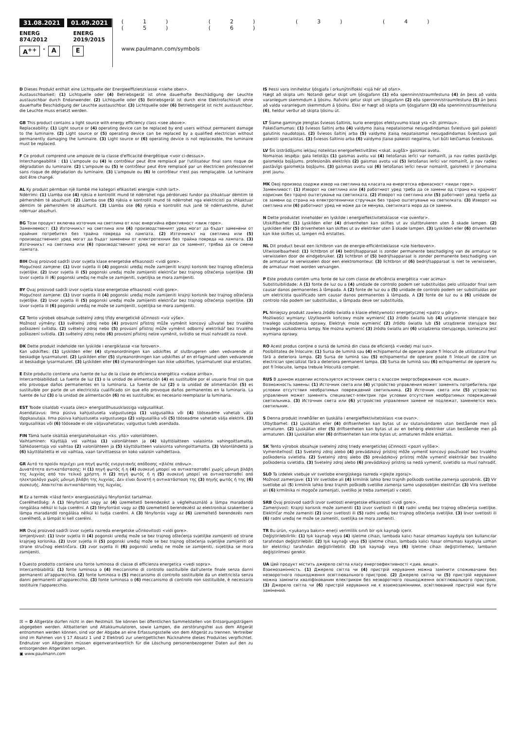31.08.2021 01.09.2021
ENERG 874/2012 ENERG 2019/2015
A<sup>++</sup> - A E
(1) (2) (3) (4) (5) (6)
www.paulmann.com/symbols
D Dieses Produkt enthält eine Lichtquelle der Energieeffizienzklasse <siehe oben>.
Austauschbarkeit: (1) Lichtquelle oder (4) Betriebsgerät ist ohne dauerhafte Beschädigung der Leuchte austauschbar durch Endanwender. (2) Lichtquelle oder (5) Betriebsgerät ist durch eine Elektrofachkraft ohne dauerhafte Beschädigung der Leuchte austauschbar. (3) Lichtquelle oder (6) Betriebsgerät ist nicht austauschbar, die Leuchte muss ersetzt werden.
GB This product contains a light source with energy efficiency class <see above>.
Replaceability: (1) Light source or (4) operating device can be replaced by end users without permanent damage to the luminaire. (2) Light source or (5) operating device can be replaced by a qualified electrician without permanently damaging the luminaire. (3) Light source or (6) operating device is not replaceable, the luminaire must be replaced.
F Ce produit comprend une ampoule de la classe d'efficacité énergétique <voir ci-dessus>.
Interchangeabilité : (1) L'ampoule ou (4) le contrôleur peut être remplacé par l'utilisateur final sans risque de dégradation du luminaire. (2) L'ampoule ou (5) le contrôleur peut être remplacé par un électricien professionnel sans risque de dégradation du luminaire. (3) L'ampoule ou (6) le contrôleur n'est pas remplaçable. Le luminaire doit être changé.
AL Ky produkt përmban një llambë me kategori efikasiteti energjie <shih lart>.
Ndërrimi: (1) Llamba ose (4) njësia e kontrollit mund të ndërrohet nga përdoruesi fundor pa shkaktuar dëmtim të përhershëm të abazhurit. (2) Llamba ose (5) njësia e kontrollit mund të ndërrohet nga elektricisti pa shkaktuar dëmtim të përhershëm të abazhurit. (3) Llamba ose (6) njësia e kontrollit nuk janë të ndërrueshme, duhet ndërruar abazhuri.
BG Този продукт включва източник на светлина от клас енергийна ефективност <виж горе>.
Заменяемост: (1) Източникът на светлина или (4) производственият уред могат да бъдат заменени от крайния потребител без трайна повреда на лампата. (2) Източникът на светлина или (5) производственият уред могат да бъдат заменени от електротехник без трайна повреда на лампата. (3) Източникът на светлина или (6) производственият уред не могат да се заменят, трябва да се смени лампата.
BIH Ovaj proizvod sadrži izvor svjetla klase energetske efikasnosti <vidi gore>.
Mogućnost zamjene: (1) Izvor svjetla ili (4) pogonski uređaj može zamijeniti krajnji korisnik bez trajnog oštećenja svjetiljke. (2) Izvor svjetla ili (5) pogonski uređaj može zamijeniti električar bez trajnog oštećenja svjetiljke. (3) Izvor svjetla ili (6) pogonski uređaj ne može se zamijeniti, svjetiljka se mora zamijeniti.
BY Ovaj proizvod sadrži izvor svjetla klase energetske efikasnosti <vidi gore>.
Mogućnost zamjene: (1) Izvor svjetla ili (4) pogonski uređaj može zamijeniti krajnji korisnik bez trajnog oštećenja svjetiljke. (2) Izvor svjetla ili (5) pogonski uređaj može zamijeniti električar bez trajnog oštećenja svjetiljke. (3) Izvor svjetla ili (6) pogonski uređaj ne može se zamijeniti, svjetiljka se mora zamijeniti.
CZ Tento výrobek obsahuje světelný zdroj třídy energetické účinnosti <viz výše>.
Možnost výměny: (1) světelný zdroj nebo (4) provozní přístroj může vyměnit koncový uživatel bez trvalého poškození svítidla. (2) světelný zdroj nebo (5) provozní přístroj může vyměnit odborný elektrikář bez trvalého poškození svítidla. (3) světelný zdroj nebo (6) provozní přístroj nelze vyměnit, svítidlo se musí nahradit za nové.
DK Dette produkt indeholde ren lyskilde i energiklasse <se foroven>.
Kan udskiftes: (1) Lyskilden eller (4) styreanordningen kan udskiftes af slutbrugeren uden vedvarende at beskadige lysarmaturet. (2) Lyskilden eller (5) styreanordningen kan udskiftes af en el-fagmand uden vedvarende at beskadige lysarmaturet. (3) Lyskilden eller (6) styreanordningen kan ikke udskiftes, lysarmaturet skal erstattes.
E Este producto contiene una fuente de luz de la clase de eficiencia energética <véase arriba>.
Intercambiabilidad: La fuente de luz (1) o la unidad de alimentación (4) es sustituible por el usuario final sin que ello provoque daños permanentes en la luminaria. La fuente de luz (2) o la unidad de alimentación (5) es sustituible por parte de un electricista cualificado sin que ello provoque daños permanentes en la luminaria. La fuente de luz (3) o la unidad de alimentación (6) no es sustituible; es necesario reemplazar la luminaria.
EST Toode sisaldab <vaata üles> energiatõhususklassiga valgusallikat.
Asendatavus: Ilma püsiva kahjustuseta valgustusega (1) valgusallika või (4) tööseadme vahetab välja lõppkasutaja. Ilma püsiva kahjustuseta valgustusega (2) valgusallika või (5) tööseadme vahetab välja elektrik. (3) Valgusallikas või (6) tööseade ei ole väljavahetatav; valgustus tuleb asendada.
FIN Tämä tuote sisältää energiateholuokan <ks. yllä> valonlähteen.
Vaihtaminen: Käyttäjä voi vaihtaa (1) valonlähteen ja (4) käyttölaitteen valaisinta vahingoittamatta. Sähköasentaja voi vaihtaa (2) valonlähteen ja (5) käyttölaitteen valaisinta vahingoittamatta. (3) Valonlähdettä ja (6) käyttölaitetta ei voi vaihtaa, vaan tarvittaessa on koko valaisin vaihdettava.
GR Αυτό το προϊόν περιέχει μια πηγή φωτός ενεργειακής απόδοσης <βλέπε επάνω>.
Δυνατότητα αντικατάστασης: Η (1) πηγή φωτός ή η (4) συσκευή μπορεί να αντικατασταθεί χωρίς μόνιμη βλάβη της λυχνίας από τον τελικό χρήστη. Η (2) πηγή φωτός ή η (5) συσκευή μπορεί να αντικατασταθεί από ηλεκτρολόγο χωρίς μόνιμη βλάβη της λυχνίας. Δεν είναι δυνατή η αντικατάσταση της (3) πηγής φωτός ή της (6) συσκευής. Απαιτείται αντικατάσταση της λυχνίας.
H Ez a termék <lásd fent> energiaosztályú fényforrást tartalmaz.
Cserélhetőség: A (1) fényforrást vagy az (4) üzemeltető berendezést a végfelhasználó a lámpa maradandó rongálása nélkül ki tuja cserélni. A (2) fényforrást vagy az (5) üzemeltető berendezést az elektronikai szakember a lámpa maradandó rongálása nélkül ki tudja cserélni. A (3) fényforrás vagy az (6) üzemeltető berendezés nem cserélhető, a lámpát ki kell cserélni.
HR Ovaj proizvod sadrži izvor svjetla razreda energetske učinkovitosti <vidi gore>.
Izmjenljivost: (1) Izvor svjetla ili (4) pogonski uređaj može se bez trajnog oštećenja svjetiljke zamijeniti od strane krajnjeg korisnika. (2) Izvor svjetla ili (5) pogonski uređaj može se bez trajnog oštećenja svjetiljke zamijeniti od strane stručnog električara. (3) zvor svjetla ili (6) pogonski uređaj ne može se zamijeniti, svjetiljka se mora zamijeniti.
I Questo prodotto contiene una fonte luminosa di classe di efficienza energetica <vedi sopra>.
Intercambiabilità: (1) fonte luminosa o (4) meccanismo di controllo sostituibile dall'utente finale senza danni permanenti all'apparecchio. (2) fonte luminosa o (5) meccanismo di controllo sostituibile da un elettricista senza danni permanenti all'apparecchio. (3) fonte luminosa o (6) meccanismo di controllo non sostituibile, è necessario sostituire l'apparecchio.
IS Þessi vara inniheldur ljósgjafa í orkunýtniflokki <sjá hér að ofan>.
Hægt að skipta um: Notandi getur skipt um ljósgjafann (1) eða spenninn/straumfestuna (4) án þess að valda varanlegum skemmdum á ljósinu. Rafvirki getur skipt um ljósgjafann (2) eða spenninn/straumfestuna (5) án þess að valda varanlegum skemmdum á ljósinu. Ekki er hægt að skipta um ljósgjafann (3) eða spenninn/straumfestuna (6), heldur verður að skipta ljósinu út.
LT Šiame gaminyje įrengtas šviesos šaltinis, kurio energijos efektyvumo klasė yra <žr. pirmiau>.
Pakeičiamumas: (1) šviesos šaltinį arba (4) valdymo įtaisą nepataisomai nesugadindamas šviestuvo gali pakeisti galutinis naudotojas. (2) šviesos šaltinį arba (5) valdymo įtaisą nepataisomai nesugadindamas šviestuvo gali pakeisti specialistas. (3) šviesos šaltinio arba (6) valdymo įtaiso pakeisti negalima, turi būti keičiamas šviestuvas.
LV Šis izstrādājums iekļauj noteiktas energoefektivitātes <skat. augšā> gaismas avotu.
Nomaiņas iespēja: gala lietotājs (1) gaismas avotu vai (4) lietošanas ierīci var nomainīt, ja nav radies pastāvīgs gaismekļa bojājums. profesionāls elektriķis (2) gaismas avotu vai (5) lietošanas ierīci var nomainīt, ja nav radies pastāvīgs gaismekļa bojājums. (3) gaismas avotu vai (6) lietošanas ierīci nevar nomainīt, gaismekli ir jānomaina pret jaunu.
MK Овој производ содржи извор на светлина од класата на енергетска ефикасност <види горе>.
Заменливост: (1) Изворот на светлина или (4) работниот уред треба да се замени од страна на крајниот корисник без трајно оштетување на светилката. (2) Изворот на светлина или (5) работниот уред треба да се замени од страна на електротехнички стручњак без трајно оштетување на светилката. (3) Изворот на светлина или (6) работниот уред не може да се менува, светилката мора да се замени.
N Dette produktet inneholder en lyskilde i energieffektivitetsklasse <se ovenfor>.
Utskiftbarhet: (1) Lyskilden eller (4) drivenheten kan skiftes ut av sluttbrukeren uten å skade lampen. (2) Lyskilden eller (5) drivenheten kan skiftes ut av elektriker uten å skade lampen. (3) Lyskilden eller (6) drivenheten kan ikke skiftes ut, lampen må erstattes.
NL Dit product bevat een lichtbron van de energie-efficiëntieklasse <zie hierboven>.
Uitwisselbaarheid: (1) lichtbron of (4) bedrijfsapparaat is zonder permanente beschadiging van de armatuur te verwisselen door de eindgebruiker. (2) lichtbron of (5) bedrijfsapparaat is zonder permanente beschadiging van de armatuur te verwisselen door een elektromonteur. (3) lichtbron of (6) bedrijfsapparaat is niet te verwisselen, de armatuur moet worden vervangen.
P Este produto contém uma fonte de luz com classe de eficiência energética <ver acima>
Substituibilidade: A (1) fonte de luz ou a (4) unidade de controlo podem ser substituídas pelo utilizador final sem causar danos permanentes à lâmpada. A (2) fonte de luz ou a (5) unidade de controlo podem ser substituídas por um eletricista qualificado sem causar danos permanentes à lâmpada. A (3) fonte de luz ou a (6) unidade de controlo não podem ser substituídas, a lâmpada deve ser substituída.
PL Niniejszy produkt zawiera źródło światła o klasie efektywności energetycznej <patrz u góry>.
Możliwości wymiany: Użytkownik końcowy może wymienić (1) źródło światła lub (4) urządzenie sterujące bez trwałego uszkodzenia oprawy. Elektryk może wymienić (2) źródło światła lub (5) urządzenie sterujące bez trwałego uszkodzenia lampy. Nie można wymienić (3) źródła światła ani (6) urządzenia sterującego, konieczna jest wymiana oprawy.
RO Acest produs conţine o sursă de lumină din clasa de eficienţă <vedeţi mai sus>.
Posibilitatea de înlocuire: (1) Sursa de lumină sau (4) echipamentul de operare poate fi înlocuit de utilizatorul final fără a deteriora lampa. (2) Sursa de lumină sau (5) echipamentul de operare poate fi înlocuit de către un electrician specializat fără a deteriora permanent lampa. (3) Sursa de lumină sau (6) echipamentul de operare nu pot fi înlocuite, lampa trebuie înlocuită complet.
RUS В данном изделии используется источник света с классом энергосбережения <см. выше>.
Возможность замены: (1) Источник света или (4) устройство управления может заменять потребитель при условии отсутствия необратимых повреждений светильника. (2) Источник света или (5) устройство управления может заменять специалист-электрик при условии отсутствия необратимых повреждений светильника. (3) Источник света или (6) устройство управления замене не подлежат, заменяется весь светильник.
S Denna produkt innehåller en ljuskälla i energieffektivitetsklass <se ovan>.
Utbytbarhet: (1) Ljuskällan eller (4) driftsenheten kan bytas ut av slutanvändaren utan bestående men på armaturen. (2) Ljuskällan eller (5) driftsenheten kan bytas ut av en behörig elektriker utan bestående men på armaturen. (3) Ljuskällan eller (6) driftsenheten kan inte bytas ut; armaturen måste ersättas.
SK Tento výrobok obsahuje svetelný zdroj triedy energetickej účinnosti <pozri vyššie>.
Vymeniteľnosť: (1) Svetelný zdroj alebo (4) prevádzkový prístroj môže vymeniť koncový používateľ bez trvalého poškodenia svietidla. (2) Svetelný zdroj alebo (5) prevádzkový prístroj môže vymeniť elektrikár bez trvalého poškodenia svietidla. (3) Svetelný zdroj alebo (6) prevádzkový prístroj sa nedá vymeniť, svietidlo sa musí nahradiť.
SLO Ta izdelek vsebuje vir svetlobe energijskega razreda <glejte zgoraj>.
Možnost zamenjave: (1) Vir svetlobe ali (4) krmilnik lahko brez trajnih poškodb svetilke zamenja uporabnik. (2) Vir svetlobe ali (5) krmilnik lahko brez trajnih poškodb svetilke zamenja samo usposobljen električar. (3) Vira svetlobe ali (6) krmilnika ni mogoče zamenjati, svetilko je treba zamenjati v celoti.
SRB Ovaj proizvod sadrži izvor svetlosti energetske efikasnosti <vidi gore>.
Zamenjivost: Krajnji korisnik može zameniti (1) izvor svetlosti ili (4) radni uređaj bez trajnog oštećenja svetiljke. Električar može zameniti (2) izvor svetlosti ili (5) radni uređaj bez trajnog oštećenja svetiljke. (3) Izvor svetlosti ili (6) radni uređaj ne može se zameniti, svetiljka se mora zameniti.
TR Bu ürün, <yukarıya bakın> enerji verimlilik sınıfı bir ışık kaynağı içerir.
Değiştirilebilirlik: (1) Işık kaynağı veya (4) işletme cihazı, lambada kalıcı hasar olmaması kaydıyla son kullanıcılar tarafından değiştirilebilir. (2) Işık kaynağı veya (5) işletme cihazı, lambada kalıcı hasar olmaması kaydıyla uzman bir elektrikçi tarafından değiştirilebilir. (3) Işık kaynağı veya (6) işletme cihazı değiştirilemez, lambanın değiştirilmesi gerekir.
UA Цей продукт містить джерело світла класу енергоефективності <див. вище>.
Взаємозамінність. (1) Джерело світла чи (4) пристрій керування можна замінити споживачами без незворотного пошкодження освітлювального пристрою. (2) Джерело світла чи (5) пристрій керування можна замінити кваліфікованим електриком без незворотного пошкодження освітлювального пристрою. (3) Джерело світла чи (6) пристрій керування не є взаємозамінними, освітлюваний пристрій має бути замінений.
☒ = D Altgeräte dürfen nicht in den Restmüll. Sie können bei öffentlichen Sammelstellen von Entsorgungsträgern abgegeben werden. Altbatterien und Altakkumulatoren, sowie Lampen, die zerstörungsfrei aus dem Altgerät entnommen werden können, sind vor der Abgabe an eine Erfassungsstelle von dem Altgerät zu trennen. Vertreiber sind im Rahmen von § 17 Absatz 1 und 2 ElektroG zur unentgeltlichen Rücknahme dieses Produktes verpflichtet. Endnutzer von Altgeräten müssen eigenverantwortlich für die Löschung personenbezogener Daten auf den zu entsorgenden Altgeräten sorgen.
▣ www.paulmann.com